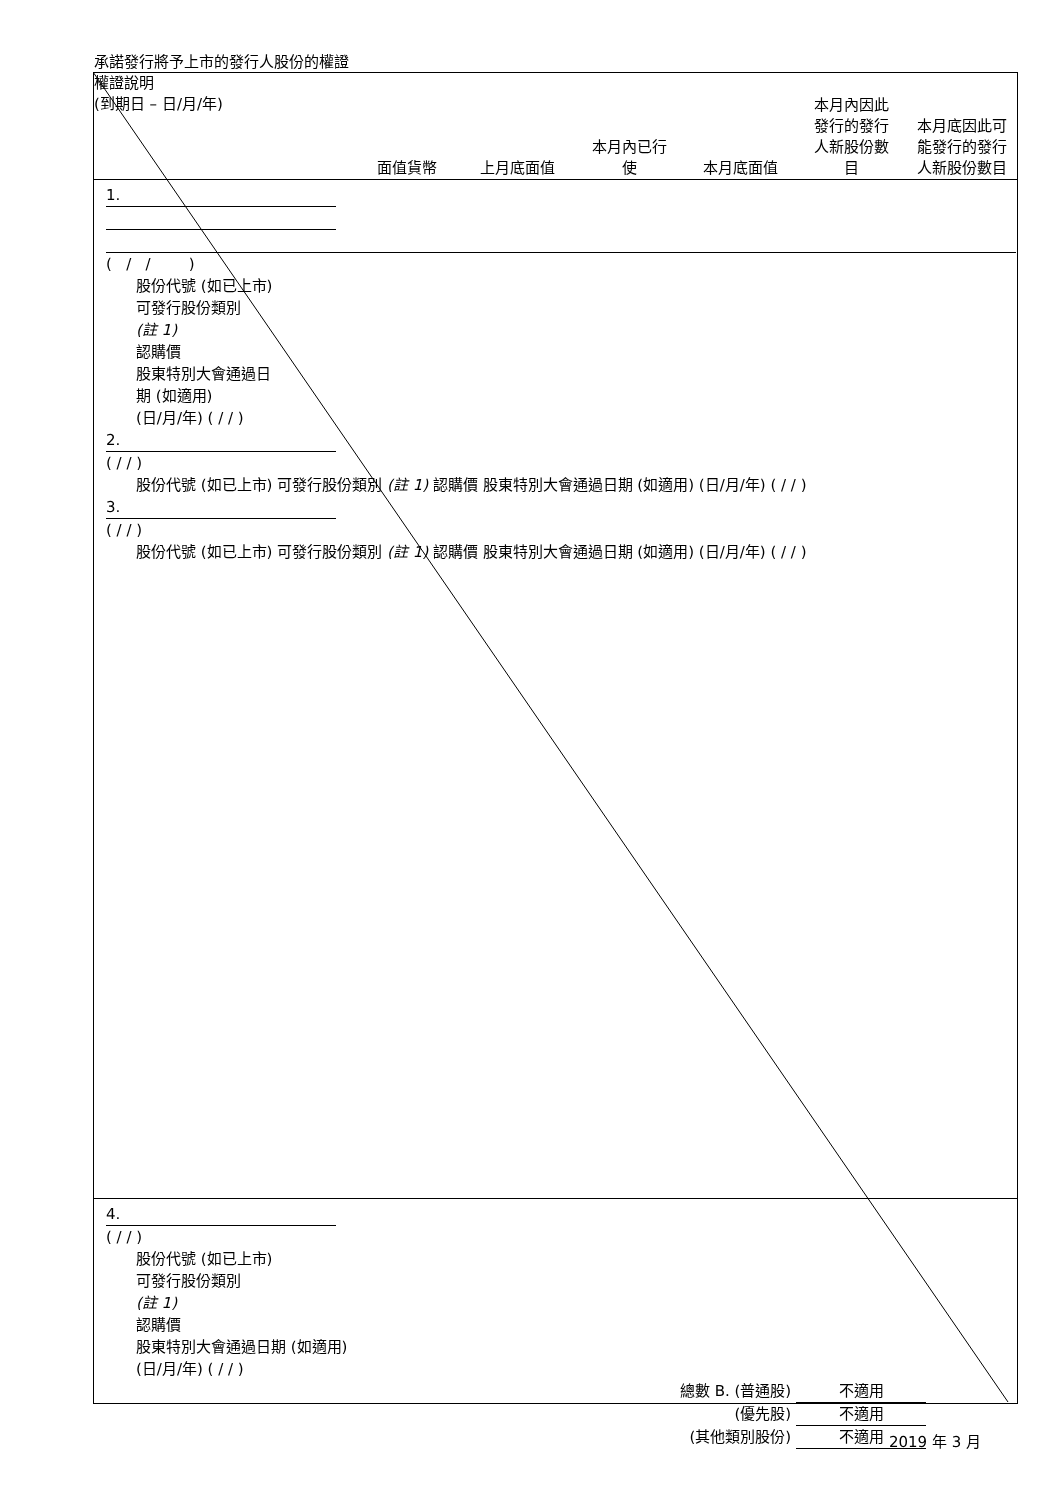承諾發行將予上市的發行人股份的權證
權證說明
(到期日 – 日/月/年)
面值貨幣 上月底面值 本月內已行
使
本月底面值 本月內因此
發行的發行
人新股份數
目
本月底因此可
能發行的發行
人新股份數目
1.
( / / )
股份代號 (如已上市)
可發行股份類別
(註 1)
認購價
股東特別大會通過日
期 (如適用)
(日/月/年) ( / / )
2.
( / / )
股份代號 (如已上市) 可發行股份類別 (註 1) 認購價 股東特別大會通過日期 (如適用) (日/月/年) ( / / )
3.
( / / )
股份代號 (如已上市) 可發行股份類別 (註 1) 認購價 股東特別大會通過日期 (如適用) (日/月/年) ( / / )
4.
( / / )
股份代號 (如已上市)
可發行股份類別
(註 1)
認購價
股東特別大會通過日期 (如適用)
(日/月/年) ( / / )
總數 B. (普通股) 不適用
(優先股) 不適用
(其他類別股份) 不適用
2019 年 3 月